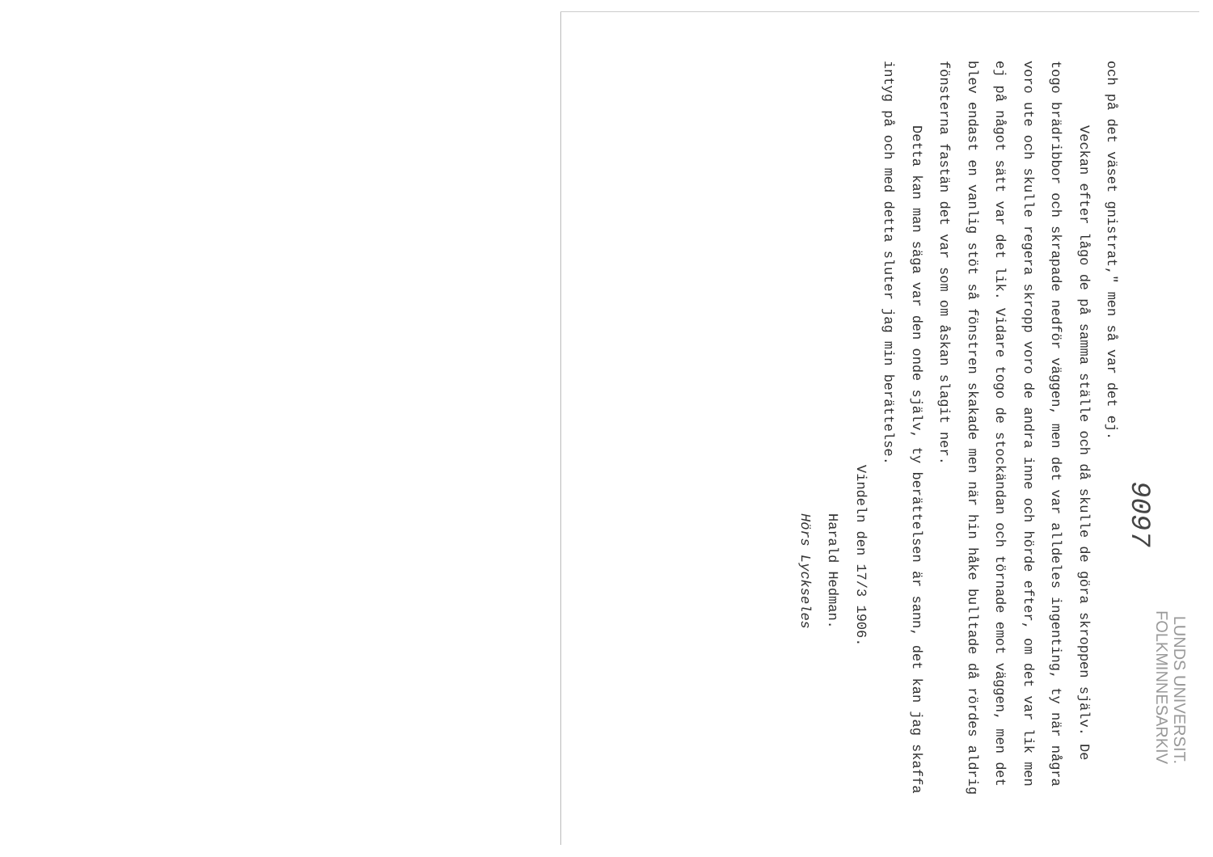LUNDS UNIVERSIT.
FOLKMINNESARKIV
9097
och på det väset gnistrat," men så var det ej.
Veckan efter lågo de på samma ställe och då skulle de göra skroppen själv. De togo brädribbor och skrapade nedför väggen, men det var alldeles ingenting, ty när några voro ute och skulle regera skropp voro de andra inne och hörde efter, om det var lik men ej på något sätt var det lik. Vidare togo de stockändan och törnade emot väggen, men det blev endast en vanlig stöt så fönstren skakade men när hin håke bulltade då rördes aldrig fönsterna fastän det var som om åskan slagit ner.
Detta kan man säga var den onde själv, ty berättelsen är sann, det kan jag skaffa intyg på och med detta sluter jag min berättelse.
Vindeln den 17/3 1906.
Harald Hedman.
Hörs Lyckseles